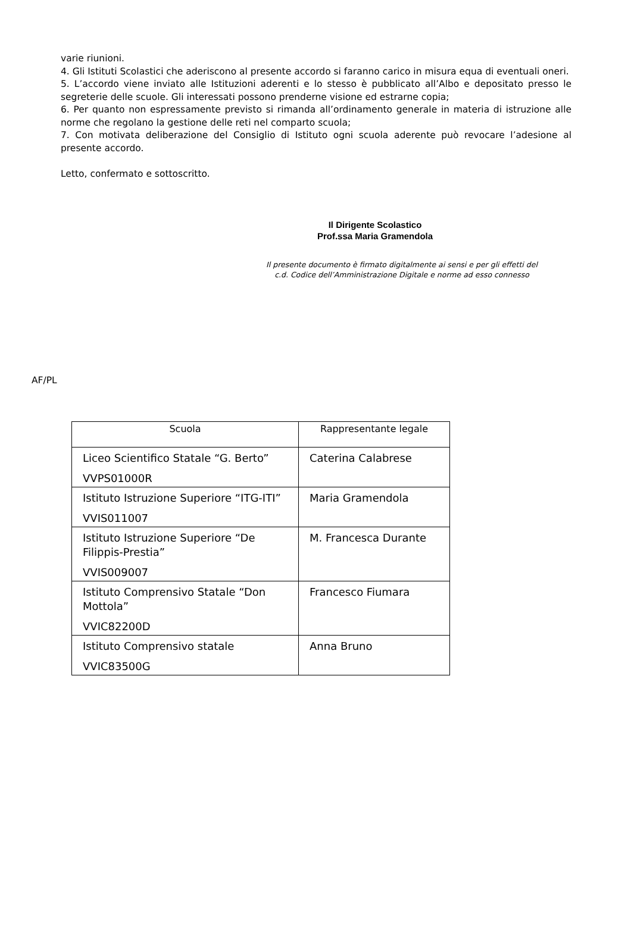varie riunioni.
4. Gli Istituti Scolastici che aderiscono al presente accordo si faranno carico in misura equa di eventuali oneri.
5. L’accordo viene inviato alle Istituzioni aderenti e lo stesso è pubblicato all’Albo e depositato presso le segreterie delle scuole. Gli interessati possono prenderne visione ed estrarne copia;
6. Per quanto non espressamente previsto si rimanda all’ordinamento generale in materia di istruzione alle norme che regolano la gestione delle reti nel comparto scuola;
7. Con motivata deliberazione del Consiglio di Istituto ogni scuola aderente può revocare l’adesione al presente accordo.
Letto, confermato e sottoscritto.
Il Dirigente Scolastico
Prof.ssa Maria Gramendola
Il presente documento è firmato digitalmente ai sensi e per gli effetti del c.d. Codice dell’Amministrazione Digitale e norme ad esso connesso
AF/PL
| Scuola | Rappresentante legale |
| --- | --- |
| Liceo Scientifico Statale “G. Berto” VVPS01000R | Caterina Calabrese |
| Istituto Istruzione Superiore “ITG-ITI” VVIS011007 | Maria Gramendola |
| Istituto Istruzione Superiore “De Filippis-Prestia” VVIS009007 | M. Francesca Durante |
| Istituto Comprensivo Statale “Don Mottola” VVIC82200D | Francesco Fiumara |
| Istituto Comprensivo statale VVIC83500G | Anna Bruno |